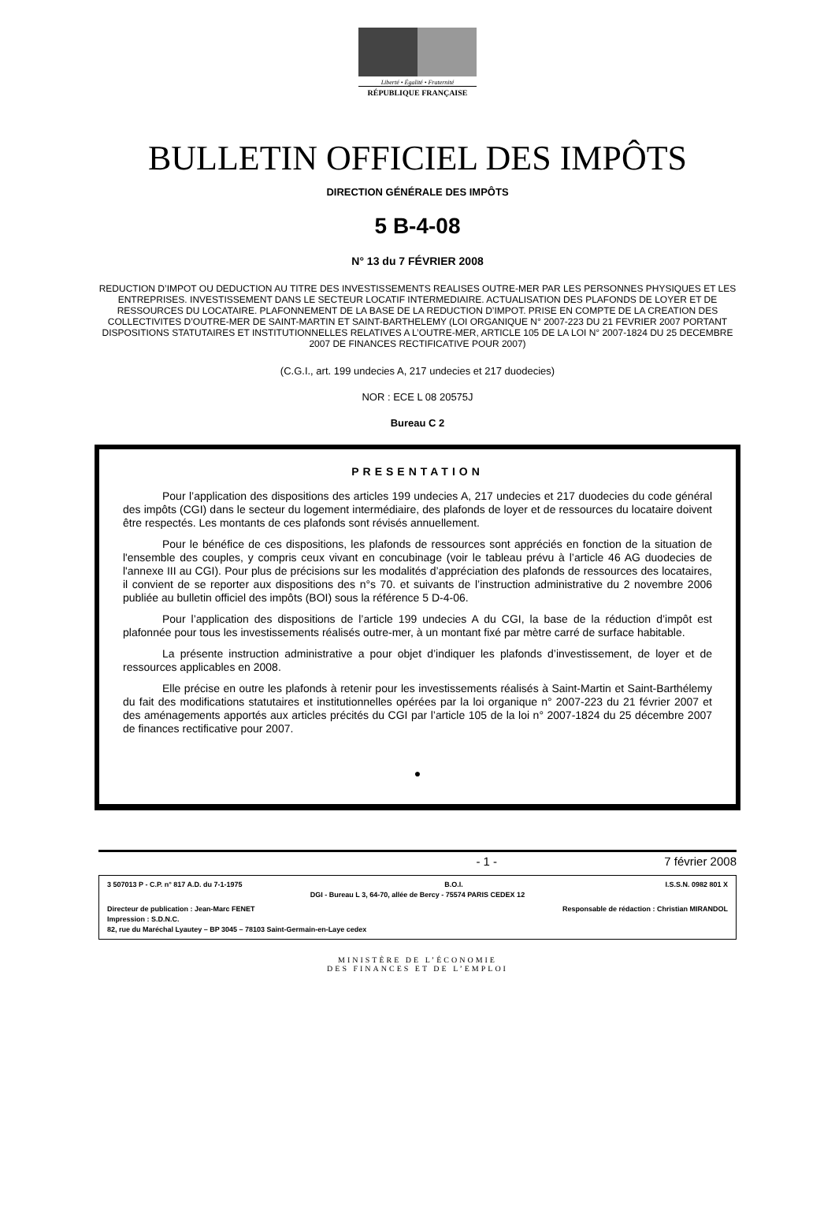Liberté • Égalité • Fraternité
RÉPUBLIQUE FRANÇAISE
BULLETIN OFFICIEL DES IMPÔTS
DIRECTION GÉNÉRALE DES IMPÔTS
5 B-4-08
N° 13 du 7 FÉVRIER 2008
REDUCTION D’IMPOT OU DEDUCTION AU TITRE DES INVESTISSEMENTS REALISES OUTRE-MER PAR LES PERSONNES PHYSIQUES ET LES ENTREPRISES. INVESTISSEMENT DANS LE SECTEUR LOCATIF INTERMEDIAIRE. ACTUALISATION DES PLAFONDS DE LOYER ET DE RESSOURCES DU LOCATAIRE. PLAFONNEMENT DE LA BASE DE LA REDUCTION D’IMPOT. PRISE EN COMPTE DE LA CREATION DES COLLECTIVITES D’OUTRE-MER DE SAINT-MARTIN ET SAINT-BARTHELEMY (LOI ORGANIQUE N° 2007-223 DU 21 FEVRIER 2007 PORTANT DISPOSITIONS STATUTAIRES ET INSTITUTIONNELLES RELATIVES A L’OUTRE-MER, ARTICLE 105 DE LA LOI N° 2007-1824 DU 25 DECEMBRE 2007 DE FINANCES RECTIFICATIVE POUR 2007)
(C.G.I., art. 199 undecies A, 217 undecies et 217 duodecies)
NOR : ECE L 08 20575J
Bureau C 2
PRESENTATION
Pour l’application des dispositions des articles 199 undecies A, 217 undecies et 217 duodecies du code général des impôts (CGI) dans le secteur du logement intermédiaire, des plafonds de loyer et de ressources du locataire doivent être respectés. Les montants de ces plafonds sont révisés annuellement.
Pour le bénéfice de ces dispositions, les plafonds de ressources sont appréciés en fonction de la situation de l'ensemble des couples, y compris ceux vivant en concubinage (voir le tableau prévu à l’article 46 AG duodecies de l'annexe III au CGI). Pour plus de précisions sur les modalités d’appréciation des plafonds de ressources des locataires, il convient de se reporter aux dispositions des n°s 70. et suivants de l’instruction administrative du 2 novembre 2006 publiée au bulletin officiel des impôts (BOI) sous la référence 5 D-4-06.
Pour l’application des dispositions de l’article 199 undecies A du CGI, la base de la réduction d’impôt est plafonnée pour tous les investissements réalisés outre-mer, à un montant fixé par mètre carré de surface habitable.
La présente instruction administrative a pour objet d’indiquer les plafonds d’investissement, de loyer et de ressources applicables en 2008.
Elle précise en outre les plafonds à retenir pour les investissements réalisés à Saint-Martin et Saint-Barthélemy du fait des modifications statutaires et institutionnelles opérées par la loi organique n° 2007-223 du 21 février 2007 et des aménagements apportés aux articles précités du CGI par l’article 105 de la loi n° 2007-1824 du 25 décembre 2007 de finances rectificative pour 2007.
●
- 1 - 7 février 2008
3 507013 P - C.P. n° 817 A.D. du 7-1-1975 B.O.I. I.S.S.N. 0982 801 X
DGI - Bureau L 3, 64-70, allée de Bercy - 75574 PARIS CEDEX 12
Directeur de publication : Jean-Marc FENET Responsable de rédaction : Christian MIRANDOL
Impression : S.D.N.C.
82, rue du Maréchal Lyautey – BP 3045 – 78103 Saint-Germain-en-Laye cedex
MINISTÈRE DE L’ÉCONOMIE
DES FINANCES ET DE L’EMPLOI